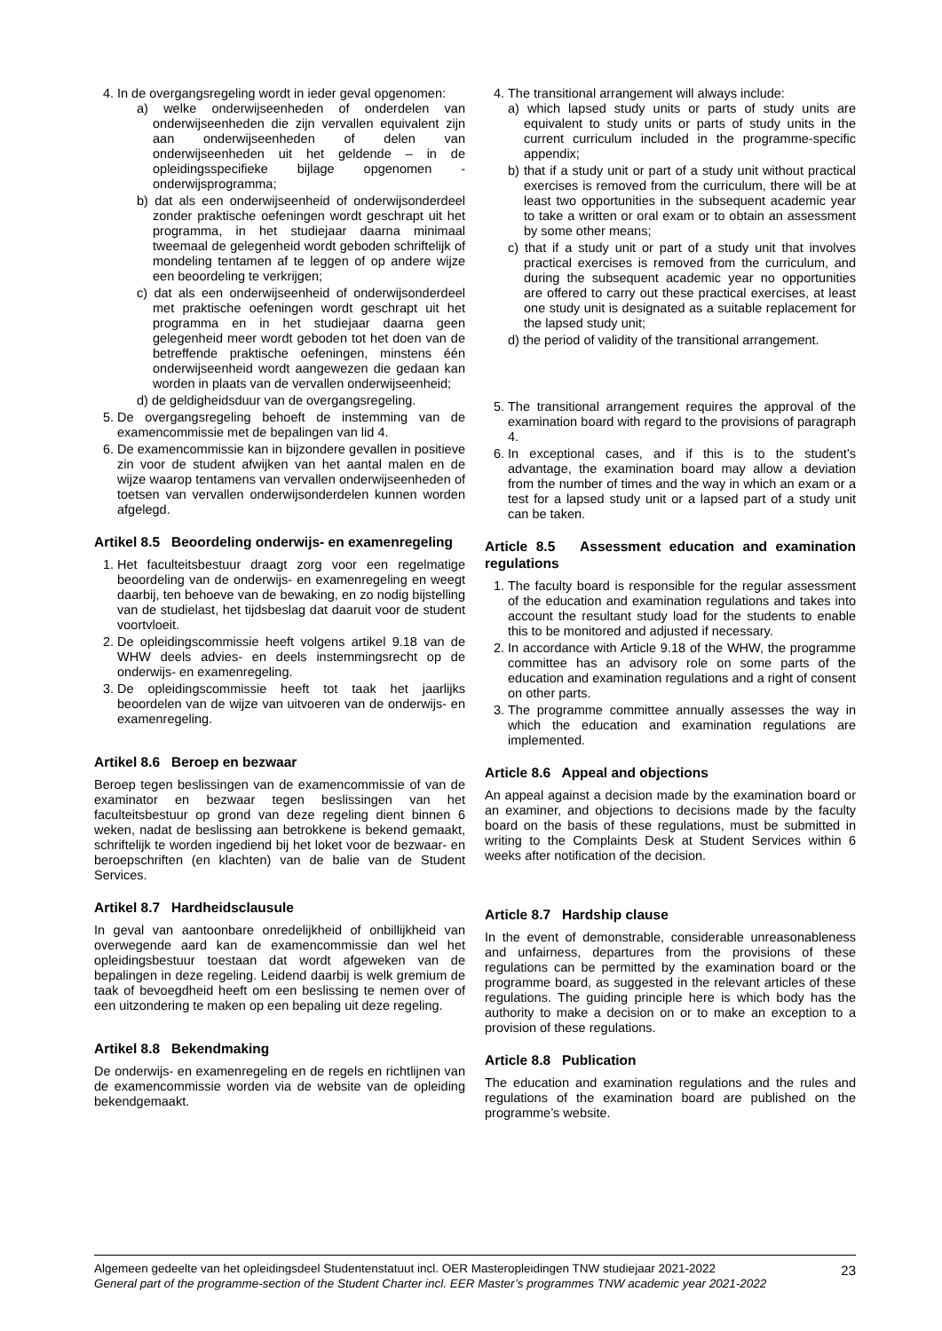4. In de overgangsregeling wordt in ieder geval opgenomen:
a) welke onderwijseenheden of onderdelen van onderwijseenheden die zijn vervallen equivalent zijn aan onderwijseenheden of delen van onderwijseenheden uit het geldende – in de opleidingsspecifieke bijlage opgenomen - onderwijsprogramma;
b) dat als een onderwijseenheid of onderwijsonderdeel zonder praktische oefeningen wordt geschrapt uit het programma, in het studiejaar daarna minimaal tweemaal de gelegenheid wordt geboden schriftelijk of mondeling tentamen af te leggen of op andere wijze een beoordeling te verkrijgen;
c) dat als een onderwijseenheid of onderwijsonderdeel met praktische oefeningen wordt geschrapt uit het programma en in het studiejaar daarna geen gelegenheid meer wordt geboden tot het doen van de betreffende praktische oefeningen, minstens één onderwijseenheid wordt aangewezen die gedaan kan worden in plaats van de vervallen onderwijseenheid;
d) de geldigheidsduur van de overgangsregeling.
5. De overgangsregeling behoeft de instemming van de examencommissie met de bepalingen van lid 4.
6. De examencommissie kan in bijzondere gevallen in positieve zin voor de student afwijken van het aantal malen en de wijze waarop tentamens van vervallen onderwijseenheden of toetsen van vervallen onderwijsonderdelen kunnen worden afgelegd.
Artikel 8.5 Beoordeling onderwijs- en examenregeling
1. Het faculteitsbestuur draagt zorg voor een regelmatige beoordeling van de onderwijs- en examenregeling en weegt daarbij, ten behoeve van de bewaking, en zo nodig bijstelling van de studielast, het tijdsbeslag dat daaruit voor de student voortvloeit.
2. De opleidingscommissie heeft volgens artikel 9.18 van de WHW deels advies- en deels instemmingsrecht op de onderwijs- en examenregeling.
3. De opleidingscommissie heeft tot taak het jaarlijks beoordelen van de wijze van uitvoeren van de onderwijs- en examenregeling.
Artikel 8.6 Beroep en bezwaar
Beroep tegen beslissingen van de examencommissie of van de examinator en bezwaar tegen beslissingen van het faculteitsbestuur op grond van deze regeling dient binnen 6 weken, nadat de beslissing aan betrokkene is bekend gemaakt, schriftelijk te worden ingediend bij het loket voor de bezwaar- en beroepschriften (en klachten) van de balie van de Student Services.
Artikel 8.7 Hardheidsclausule
In geval van aantoonbare onredelijkheid of onbillijkheid van overwegende aard kan de examencommissie dan wel het opleidingsbestuur toestaan dat wordt afgeweken van de bepalingen in deze regeling. Leidend daarbij is welk gremium de taak of bevoegdheid heeft om een beslissing te nemen over of een uitzondering te maken op een bepaling uit deze regeling.
Artikel 8.8 Bekendmaking
De onderwijs- en examenregeling en de regels en richtlijnen van de examencommissie worden via de website van de opleiding bekendgemaakt.
4. The transitional arrangement will always include:
a) which lapsed study units or parts of study units are equivalent to study units or parts of study units in the current curriculum included in the programme-specific appendix;
b) that if a study unit or part of a study unit without practical exercises is removed from the curriculum, there will be at least two opportunities in the subsequent academic year to take a written or oral exam or to obtain an assessment by some other means;
c) that if a study unit or part of a study unit that involves practical exercises is removed from the curriculum, and during the subsequent academic year no opportunities are offered to carry out these practical exercises, at least one study unit is designated as a suitable replacement for the lapsed study unit;
d) the period of validity of the transitional arrangement.
5. The transitional arrangement requires the approval of the examination board with regard to the provisions of paragraph 4.
6. In exceptional cases, and if this is to the student’s advantage, the examination board may allow a deviation from the number of times and the way in which an exam or a test for a lapsed study unit or a lapsed part of a study unit can be taken.
Article 8.5 Assessment education and examination regulations
1. The faculty board is responsible for the regular assessment of the education and examination regulations and takes into account the resultant study load for the students to enable this to be monitored and adjusted if necessary.
2. In accordance with Article 9.18 of the WHW, the programme committee has an advisory role on some parts of the education and examination regulations and a right of consent on other parts.
3. The programme committee annually assesses the way in which the education and examination regulations are implemented.
Article 8.6 Appeal and objections
An appeal against a decision made by the examination board or an examiner, and objections to decisions made by the faculty board on the basis of these regulations, must be submitted in writing to the Complaints Desk at Student Services within 6 weeks after notification of the decision.
Article 8.7 Hardship clause
In the event of demonstrable, considerable unreasonableness and unfairness, departures from the provisions of these regulations can be permitted by the examination board or the programme board, as suggested in the relevant articles of these regulations. The guiding principle here is which body has the authority to make a decision on or to make an exception to a provision of these regulations.
Article 8.8 Publication
The education and examination regulations and the rules and regulations of the examination board are published on the programme’s website.
Algemeen gedeelte van het opleidingsdeel Studentenstatuut incl. OER Masteropleidingen TNW studiejaar 2021-2022
General part of the programme-section of the Student Charter incl. EER Master’s programmes TNW academic year 2021-2022
23